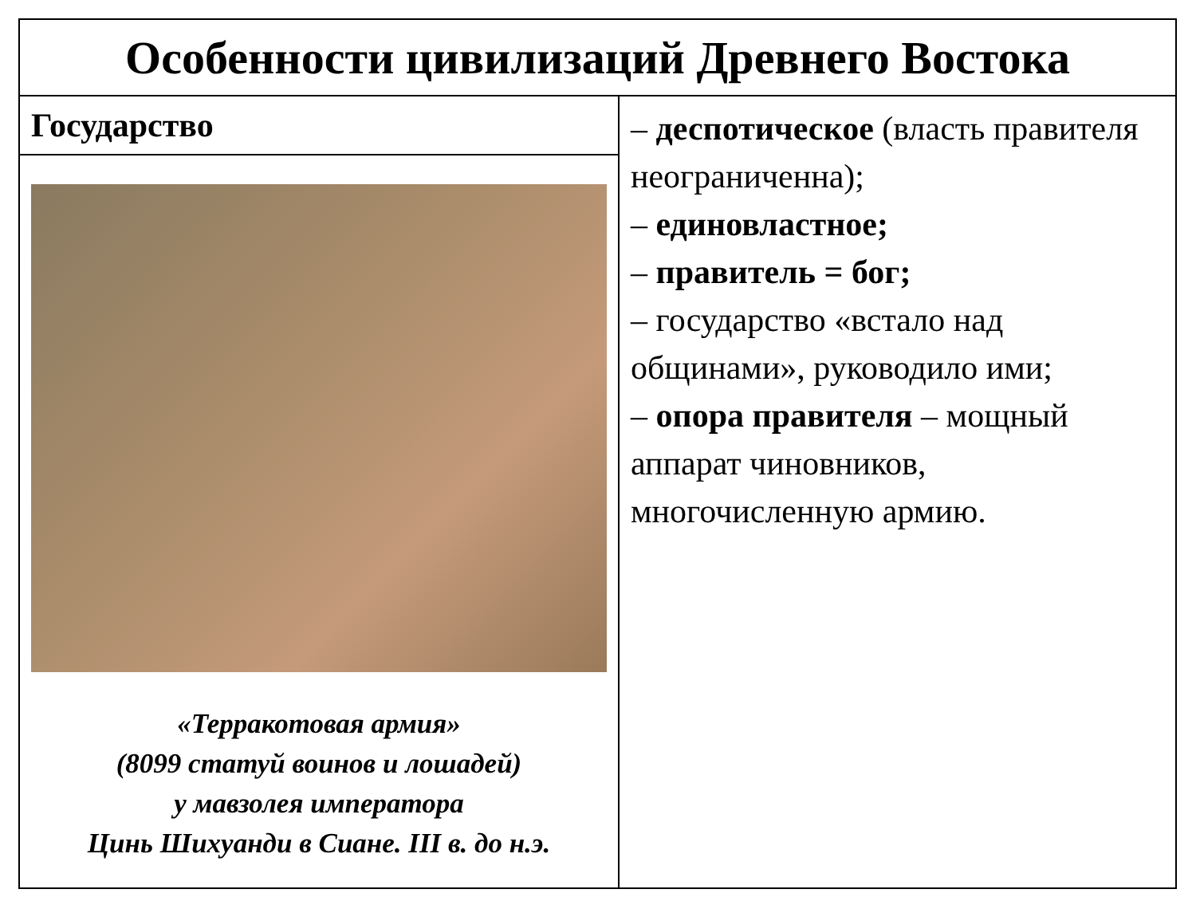| Особенности цивилизаций Древнего Востока | |
| --- | --- |
| Государство «Терракотовая армия» (8099 статуй воинов и лошадей) у мавзолея императора Цинь Шихуанди в Сиане. III в. до н.э. | – деспотическое (власть правителя неограниченна); – единовластное; – правитель = бог; – государство «встало над общинами», руководило ими; – опора правителя – мощный аппарат чиновников, многочисленную армию. |